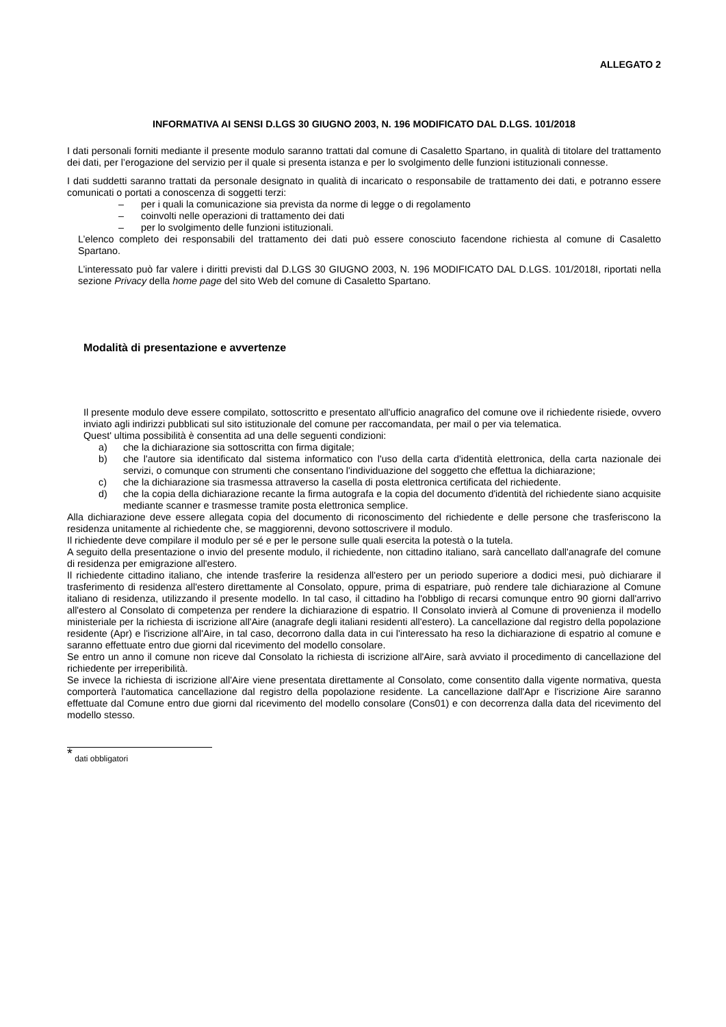ALLEGATO 2
INFORMATIVA AI SENSI D.LGS 30 GIUGNO 2003, N. 196 MODIFICATO DAL D.LGS. 101/2018
I dati personali forniti mediante il presente modulo saranno trattati dal comune di Casaletto Spartano, in qualità di titolare del trattamento dei dati, per l’erogazione del servizio per il quale si presenta istanza e per lo svolgimento delle funzioni istituzionali connesse.
I dati suddetti saranno trattati da personale designato in qualità di incaricato o responsabile de trattamento dei dati, e potranno essere comunicati o portati a conoscenza di soggetti terzi:
– per i quali la comunicazione sia prevista da norme di legge o di regolamento
– coinvolti nelle operazioni di trattamento dei dati
– per lo svolgimento delle funzioni istituzionali.
L’elenco completo dei responsabili del trattamento dei dati può essere conosciuto facendone richiesta al comune di Casaletto Spartano.
L’interessato può far valere i diritti previsti dal D.LGS 30 GIUGNO 2003, N. 196 MODIFICATO DAL D.LGS. 101/2018I, riportati nella sezione Privacy della home page del sito Web del comune di Casaletto Spartano.
Modalità di presentazione e avvertenze
Il presente modulo deve essere compilato, sottoscritto e presentato all'ufficio anagrafico del comune ove il richiedente risiede, ovvero inviato agli indirizzi pubblicati sul sito istituzionale del comune per raccomandata, per mail o per via telematica.
Quest' ultima possibilità è consentita ad una delle seguenti condizioni:
a) che la dichiarazione sia sottoscritta con firma digitale;
b) che l'autore sia identificato dal sistema informatico con l'uso della carta d'identità elettronica, della carta nazionale dei servizi, o comunque con strumenti che consentano l'individuazione del soggetto che effettua la dichiarazione;
c) che la dichiarazione sia trasmessa attraverso la casella di posta elettronica certificata del richiedente.
d) che la copia della dichiarazione recante la firma autografa e la copia del documento d'identità del richiedente siano acquisite mediante scanner e trasmesse tramite posta elettronica semplice.
Alla dichiarazione deve essere allegata copia del documento di riconoscimento del richiedente e delle persone che trasferiscono la residenza unitamente al richiedente che, se maggiorenni, devono sottoscrivere il modulo.
Il richiedente deve compilare il modulo per sé e per le persone sulle quali esercita la potestà o la tutela.
A seguito della presentazione o invio del presente modulo, il richiedente, non cittadino italiano, sarà cancellato dall'anagrafe del comune di residenza per emigrazione all'estero.
Il richiedente cittadino italiano, che intende trasferire la residenza all'estero per un periodo superiore a dodici mesi, può dichiarare il trasferimento di residenza all'estero direttamente al Consolato, oppure, prima di espatriare, può rendere tale dichiarazione al Comune italiano di residenza, utilizzando il presente modello. In tal caso, il cittadino ha l'obbligo di recarsi comunque entro 90 giorni dall'arrivo all'estero al Consolato di competenza per rendere la dichiarazione di espatrio. Il Consolato invierà al Comune di provenienza il modello ministeriale per la richiesta di iscrizione all'Aire (anagrafe degli italiani residenti all'estero). La cancellazione dal registro della popolazione residente (Apr) e l'iscrizione all'Aire, in tal caso, decorrono dalla data in cui l'interessato ha reso la dichiarazione di espatrio al comune e saranno effettuate entro due giorni dal ricevimento del modello consolare.
Se entro un anno il comune non riceve dal Consolato la richiesta di iscrizione all'Aire, sarà avviato il procedimento di cancellazione del richiedente per irreperibilità.
Se invece la richiesta di iscrizione all'Aire viene presentata direttamente al Consolato, come consentito dalla vigente normativa, questa comporterà l'automatica cancellazione dal registro della popolazione residente. La cancellazione dall'Apr e l'iscrizione Aire saranno effettuate dal Comune entro due giorni dal ricevimento del modello consolare (Cons01) e con decorrenza dalla data del ricevimento del modello stesso.
<sup>*</sup> dati obbligatori